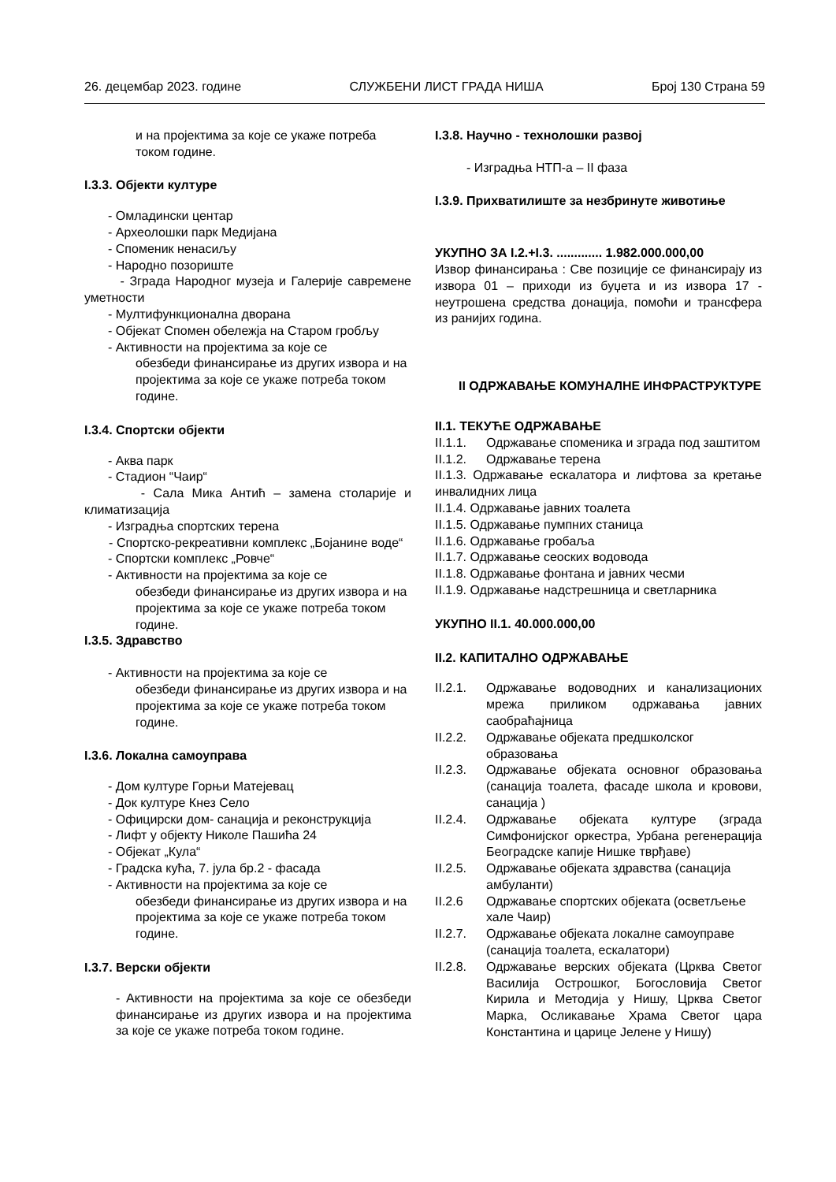26. децембар 2023. године СЛУЖБЕНИ ЛИСТ ГРАДА НИША Број 130 Страна 59
и на пројектима за које се укаже потреба током године.
I.3.3. Објекти културе
- Омладински центар
- Археолошки парк Медијана
- Споменик ненасиљу
- Народно позориште
- Зграда Народног музеја и Галерије савремене уметности
- Мултифункционална дворана
- Објекат Спомен обележја на Старом гробљу
- Активности на пројектима за које се
обезбеди финансирање из других извора и на пројектима за које се укаже потреба током године.
I.3.4. Спортски објекти
- Аква парк
- Стадион “Чаир“
- Сала Мика Антић – замена столарије и климатизација
- Изградња спортских терена
- Спортско-рекреативни комплекс „Бојанине воде“
- Спортски комплекс „Ровче“
- Активности на пројектима за које се
обезбеди финансирање из других извора и на пројектима за које се укаже потреба током године.
I.3.5. Здравство
- Активности на пројектима за које се
обезбеди финансирање из других извора и на пројектима за које се укаже потреба током године.
I.3.6. Локална самоуправа
- Дом културе Горњи Матејевац
- Док културе Кнез Село
- Официрски дом- санација и реконструкција
- Лифт у објекту Николе Пашића 24
- Објекат „Кула“
- Градска кућа, 7. јула бр.2 - фасада
- Активности на пројектима за које се
обезбеди финансирање из других извора и на пројектима за које се укаже потреба током године.
I.3.7. Верски објекти
- Активности на пројектима за које се обезбеди финансирање из других извора и на пројектима за које се укаже потреба током године.
I.3.8. Научно - технолошки развој
- Изградња НТП-а – II фаза
I.3.9. Прихватилиште за незбринуте животиње
УКУПНО ЗА I.2.+I.3. ............. 1.982.000.000,00
Извор финансирања : Све позиције се финансирају из извора 01 – приходи из буџета и из извора 17 - неутрошена средства донација, помоћи и трансфера из ранијих година.
II ОДРЖАВАЊЕ КОМУНАЛНЕ ИНФРАСТРУКТУРЕ
II.1. ТЕКУЋЕ ОДРЖАВАЊЕ
II.1.1. Одржавање споменика и зграда под заштитом
II.1.2. Одржавање терена
II.1.3. Одржавање ескалатора и лифтова за кретање инвалидних лица
II.1.4. Одржавање јавних тоалета
II.1.5. Одржавање пумпних станица
II.1.6. Одржавање гробаља
II.1.7. Одржавање сеоских водовода
II.1.8. Одржавање фонтана и јавних чесми
II.1.9. Одржавање надстрешница и светларника
УКУПНО II.1. 40.000.000,00
II.2. КАПИТАЛНО ОДРЖАВАЊЕ
II.2.1. Одржавање водоводних и канализационих мрежа приликом одржавања јавних саобраћајница
II.2.2. Одржавање објеката предшколског образовања
II.2.3. Одржавање објеката основног образовања (санација тоалета, фасаде школа и кровови, санација )
II.2.4. Одржавање објеката културе (зграда Симфонијског оркестра, Урбана регенерација Београдске капије Нишке тврђаве)
II.2.5. Одржавање објеката здравства (санација амбуланти)
II.2.6 Одржавање спортских објеката (осветљење хале Чаир)
II.2.7. Одржавање објеката локалне самоуправе (санација тоалета, ескалатори)
II.2.8. Одржавање верских објеката (Црква Светог Василија Острошког, Богословија Светог Кирила и Методија у Нишу, Црква Светог Марка, Осликавање Храма Светог цара Константина и царице Јелене у Нишу)